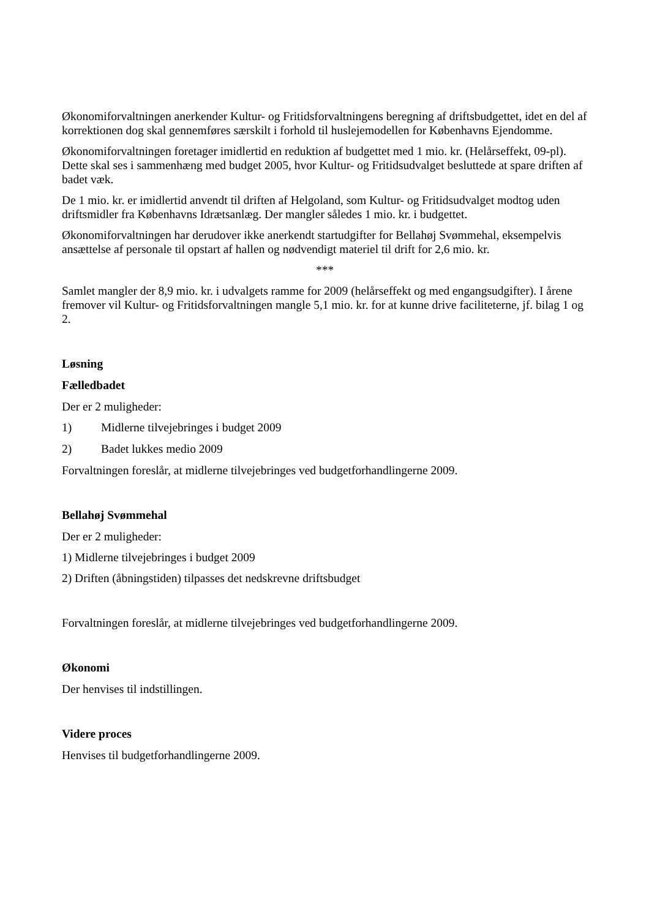Økonomiforvaltningen anerkender Kultur- og Fritidsforvaltningens beregning af driftsbudgettet, idet en del af korrektionen dog skal gennemføres særskilt i forhold til huslejemodellen for Københavns Ejendomme.
Økonomiforvaltningen foretager imidlertid en reduktion af budgettet med 1 mio. kr. (Helårseffekt, 09-pl). Dette skal ses i sammenhæng med budget 2005, hvor Kultur- og Fritidsudvalget besluttede at spare driften af badet væk.
De 1 mio. kr. er imidlertid anvendt til driften af Helgoland, som Kultur- og Fritidsudvalget modtog uden driftsmidler fra Københavns Idrætsanlæg. Der mangler således 1 mio. kr. i budgettet.
Økonomiforvaltningen har derudover ikke anerkendt startudgifter for Bellahøj Svømmehal, eksempelvis ansættelse af personale til opstart af hallen og nødvendigt materiel til drift for 2,6 mio. kr.
***
Samlet mangler der 8,9 mio. kr. i udvalgets ramme for 2009 (helårseffekt og med engangsudgifter). I årene fremover vil Kultur- og Fritidsforvaltningen mangle 5,1 mio. kr. for at kunne drive faciliteterne, jf. bilag 1 og 2.
Løsning
Fælledbadet
Der er 2 muligheder:
1) Midlerne tilvejebringes i budget 2009
2) Badet lukkes medio 2009
Forvaltningen foreslår, at midlerne tilvejebringes ved budgetforhandlingerne 2009.
Bellahøj Svømmehal
Der er 2 muligheder:
1) Midlerne tilvejebringes i budget 2009
2) Driften (åbningstiden) tilpasses det nedskrevne driftsbudget
Forvaltningen foreslår, at midlerne tilvejebringes ved budgetforhandlingerne 2009.
Økonomi
Der henvises til indstillingen.
Videre proces
Henvises til budgetforhandlingerne 2009.